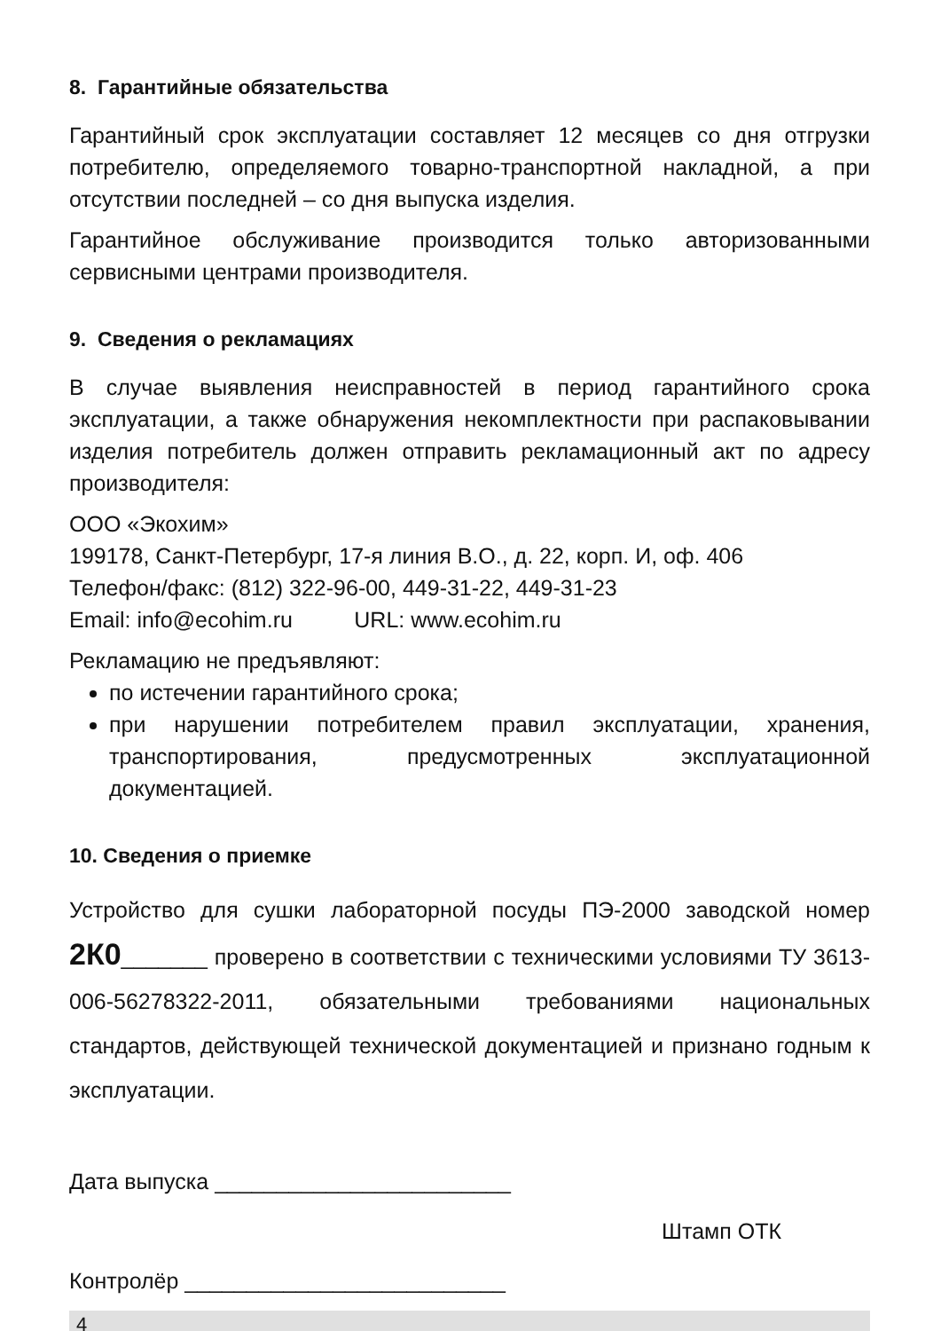8. Гарантийные обязательства
Гарантийный срок эксплуатации составляет 12 месяцев со дня отгрузки потребителю, определяемого товарно-транспортной накладной, а при отсутствии последней – со дня выпуска изделия.
Гарантийное обслуживание производится только авторизованными сервисными центрами производителя.
9. Сведения о рекламациях
В случае выявления неисправностей в период гарантийного срока эксплуатации, а также обнаружения некомплектности при распаковывании изделия потребитель должен отправить рекламационный акт по адресу производителя:
ООО «Экохим»
199178, Санкт-Петербург, 17-я линия В.О., д. 22, корп. И, оф. 406
Телефон/факс: (812) 322-96-00, 449-31-22, 449-31-23
Email: info@ecohim.ru URL: www.ecohim.ru
Рекламацию не предъявляют:
по истечении гарантийного срока;
при нарушении потребителем правил эксплуатации, хранения, транспортирования, предусмотренных эксплуатационной документацией.
10. Сведения о приемке
Устройство для сушки лабораторной посуды ПЭ-2000 заводской номер 2К0_______ проверено в соответствии с техническими условиями ТУ 3613-006-56278322-2011, обязательными требованиями национальных стандартов, действующей технической документацией и признано годным к эксплуатации.
Дата выпуска ________________________
Штамп ОТК
Контролёр __________________________
4